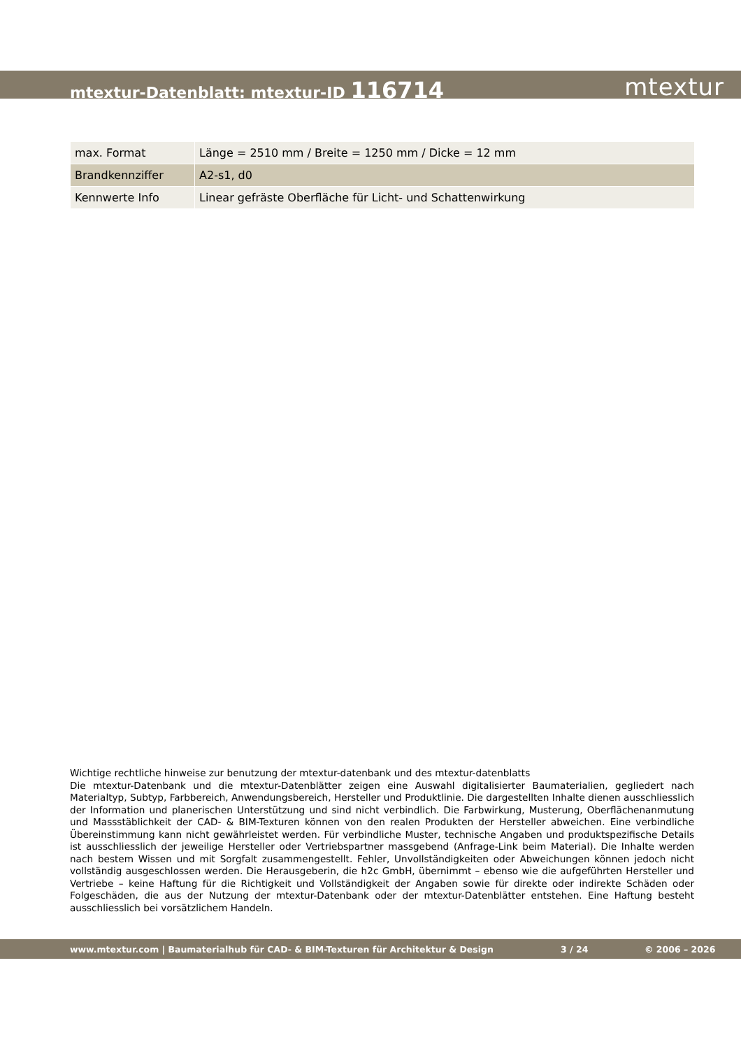mtextur-Datenblatt: mtextur-ID 116714
mtextur
| max. Format | Länge = 2510 mm / Breite = 1250 mm / Dicke = 12 mm |
| Brandkennziffer | A2-s1, d0 |
| Kennwerte Info | Linear gefräste Oberfläche für Licht- und Schattenwirkung |
Wichtige rechtliche hinweise zur benutzung der mtextur-datenbank und des mtextur-datenblatts
Die mtextur-Datenbank und die mtextur-Datenblätter zeigen eine Auswahl digitalisierter Baumaterialien, gegliedert nach Materialtyp, Subtyp, Farbbereich, Anwendungsbereich, Hersteller und Produktlinie. Die dargestellten Inhalte dienen ausschliesslich der Information und planerischen Unterstützung und sind nicht verbindlich. Die Farbwirkung, Musterung, Oberflächenanmutung und Massstäblichkeit der CAD- & BIM-Texturen können von den realen Produkten der Hersteller abweichen. Eine verbindliche Übereinstimmung kann nicht gewährleistet werden. Für verbindliche Muster, technische Angaben und produktspezifische Details ist ausschliesslich der jeweilige Hersteller oder Vertriebspartner massgebend (Anfrage-Link beim Material). Die Inhalte werden nach bestem Wissen und mit Sorgfalt zusammengestellt. Fehler, Unvollständigkeiten oder Abweichungen können jedoch nicht vollständig ausgeschlossen werden. Die Herausgeberin, die h2c GmbH, übernimmt – ebenso wie die aufgeführten Hersteller und Vertriebe – keine Haftung für die Richtigkeit und Vollständigkeit der Angaben sowie für direkte oder indirekte Schäden oder Folgeschäden, die aus der Nutzung der mtextur-Datenbank oder der mtextur-Datenblätter entstehen. Eine Haftung besteht ausschliesslich bei vorsätzlichem Handeln.
www.mtextur.com | Baumaterialhub für CAD- & BIM-Texturen für Architektur & Design 3 / 24 © 2006 – 2026